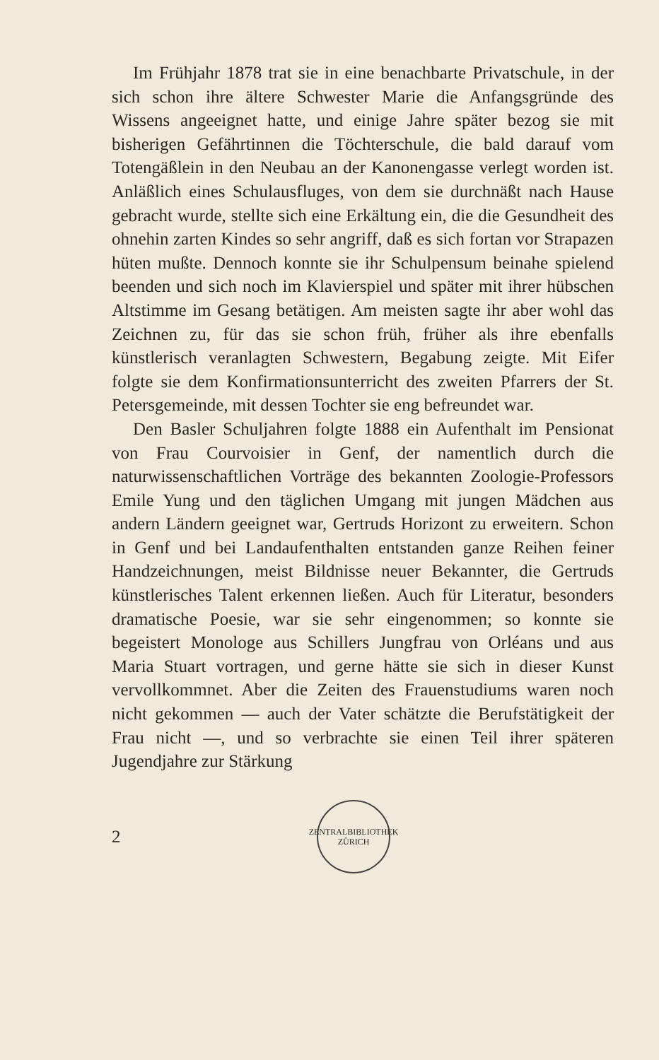Im Frühjahr 1878 trat sie in eine benachbarte Privatschule, in der sich schon ihre ältere Schwester Marie die Anfangsgründe des Wissens angeeignet hatte, und einige Jahre später bezog sie mit bisherigen Gefährtinnen die Töchterschule, die bald darauf vom Totengäßlein in den Neubau an der Kanonengasse verlegt worden ist. Anläßlich eines Schulausfluges, von dem sie durchnäßt nach Hause gebracht wurde, stellte sich eine Erkältung ein, die die Gesundheit des ohnehin zarten Kindes so sehr angriff, daß es sich fortan vor Strapazen hüten mußte. Dennoch konnte sie ihr Schulpensum beinahe spielend beenden und sich noch im Klavierspiel und später mit ihrer hübschen Altstimme im Gesang betätigen. Am meisten sagte ihr aber wohl das Zeichnen zu, für das sie schon früh, früher als ihre ebenfalls künstlerisch veranlagten Schwestern, Begabung zeigte. Mit Eifer folgte sie dem Konfirmationsunterricht des zweiten Pfarrers der St. Petersgemeinde, mit dessen Tochter sie eng befreundet war.
Den Basler Schuljahren folgte 1888 ein Aufenthalt im Pensionat von Frau Courvoisier in Genf, der namentlich durch die naturwissenschaftlichen Vorträge des bekannten Zoologie-Professors Emile Yung und den täglichen Umgang mit jungen Mädchen aus andern Ländern geeignet war, Gertruds Horizont zu erweitern. Schon in Genf und bei Landaufenthalten entstanden ganze Reihen feiner Handzeichnungen, meist Bildnisse neuer Bekannter, die Gertruds künstlerisches Talent erkennen ließen. Auch für Literatur, besonders dramatische Poesie, war sie sehr eingenommen; so konnte sie begeistert Monologe aus Schillers Jungfrau von Orléans und aus Maria Stuart vortragen, und gerne hätte sie sich in dieser Kunst vervollkommnet. Aber die Zeiten des Frauenstudiums waren noch nicht gekommen — auch der Vater schätzte die Berufstätigkeit der Frau nicht —, und so verbrachte sie einen Teil ihrer späteren Jugendjahre zur Stärkung
2
ZENTRALBIBLIOTHEK ZÜRICH